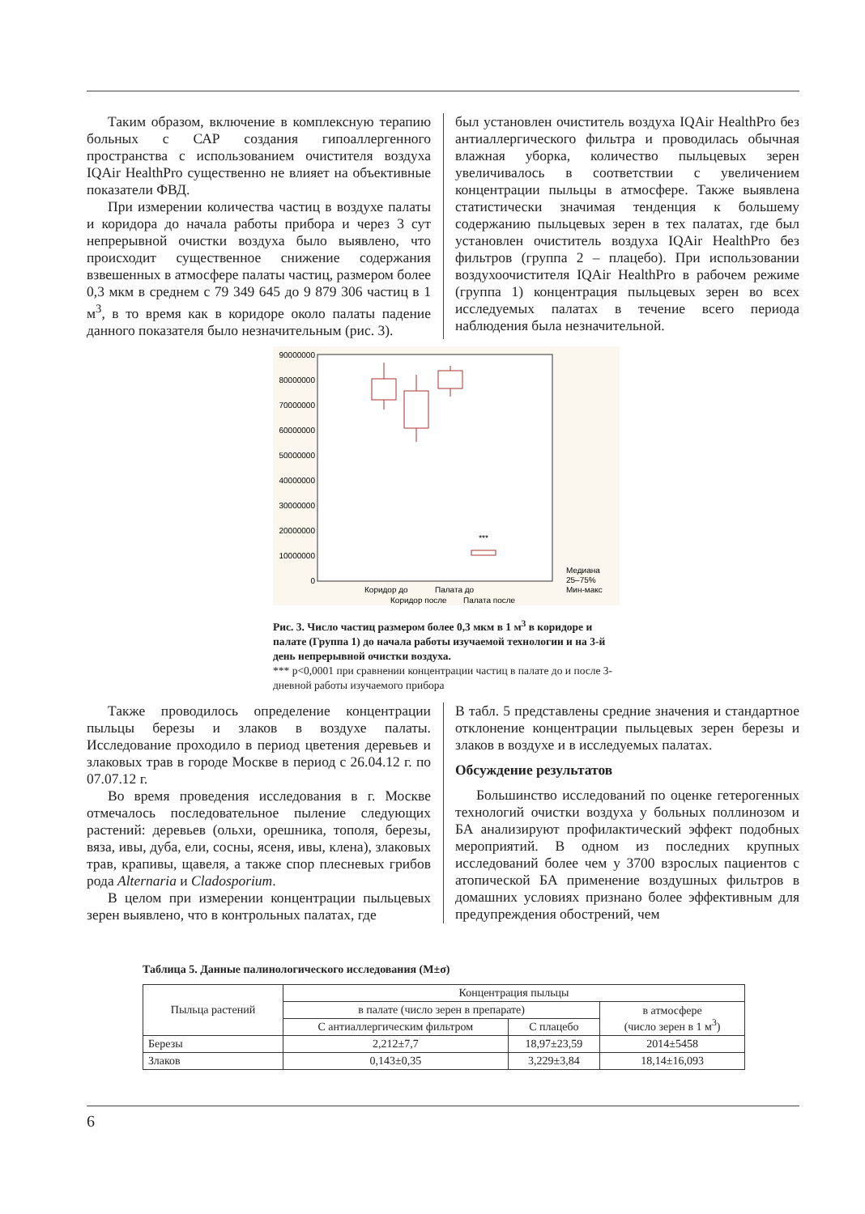Таким образом, включение в комплексную терапию больных с САР создания гипоаллергенного пространства с использованием очистителя воздуха IQAir HealthPro существенно не влияет на объективные показатели ФВД.
При измерении количества частиц в воздухе палаты и коридора до начала работы прибора и через 3 сут непрерывной очистки воздуха было выявлено, что происходит существенное снижение содержания взвешенных в атмосфере палаты частиц, размером более 0,3 мкм в среднем с 79 349 645 до 9 879 306 частиц в 1 м<sup>3</sup>, в то время как в коридоре около палаты падение данного показателя было незначительным (рис. 3).
был установлен очиститель воздуха IQAir HealthPro без антиаллергического фильтра и проводилась обычная влажная уборка, количество пыльцевых зерен увеличивалось в соответствии с увеличением концентрации пыльцы в атмосфере. Также выявлена статистически значимая тенденция к большему содержанию пыльцевых зерен в тех палатах, где был установлен очиститель воздуха IQAir HealthPro без фильтров (группа 2 – плацебо). При использовании воздухоочистителя IQAir HealthPro в рабочем режиме (группа 1) концентрация пыльцевых зерен во всех исследуемых палатах в течение всего периода наблюдения была незначительной.
90000000
80000000
70000000
60000000
50000000
40000000
30000000
20000000
10000000
0
***
Коридор до
Палата до
Коридор после
Палата после
Медиана
25–75%
Мин-макс
Рис. 3. Число частиц размером более 0,3 мкм в 1 м<sup>3</sup> в коридоре и палате (Группа 1) до начала работы изучаемой технологии и на 3-й день непрерывной очистки воздуха.
*** p<0,0001 при сравнении концентрации частиц в палате до и после 3-дневной работы изучаемого прибора
Также проводилось определение концентрации пыльцы березы и злаков в воздухе палаты. Исследование проходило в период цветения деревьев и злаковых трав в городе Москве в период с 26.04.12 г. по 07.07.12 г.
Во время проведения исследования в г. Москве отмечалось последовательное пыление следующих растений: деревьев (ольхи, орешника, тополя, березы, вяза, ивы, дуба, ели, сосны, ясеня, ивы, клена), злаковых трав, крапивы, щавеля, а также спор плесневых грибов рода Alternaria и Cladosporium.
В целом при измерении концентрации пыльцевых зерен выявлено, что в контрольных палатах, где
В табл. 5 представлены средние значения и стандартное отклонение концентрации пыльцевых зерен березы и злаков в воздухе и в исследуемых палатах.
Обсуждение результатов
Большинство исследований по оценке гетерогенных технологий очистки воздуха у больных поллинозом и БА анализируют профилактический эффект подобных мероприятий. В одном из последних крупных исследований более чем у 3700 взрослых пациентов с атопической БА применение воздушных фильтров в домашних условиях признано более эффективным для предупреждения обострений, чем
Таблица 5. Данные палинологического исследования (M±σ)
| Пыльца растений | Концентрация пыльцы | | |
| | в палате (число зерен в препарате) | | в атмосфере (число зерен в 1 м<sup>3</sup>) |
| | С антиаллергическим фильтром | С плацебо | |
| Березы | 2,212±7,7 | 18,97±23,59 | 2014±5458 |
| Злаков | 0,143±0,35 | 3,229±3,84 | 18,14±16,093 |
6